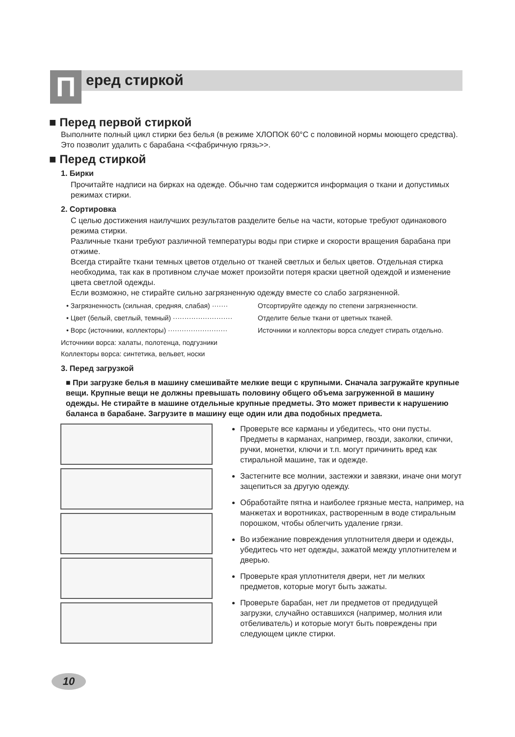П еред стиркой
■ Перед первой стиркой
Выполните полный цикл стирки без белья (в режиме ХЛОПОК 60°С с половиной нормы моющего средства). Это позволит удалить с барабана <<фабричную грязь>>.
■ Перед стиркой
1. Бирки
Прочитайте надписи на бирках на одежде. Обычно там содержится информация о ткани и допустимых режимах стирки.
2. Сортировка
С целью достижения наилучших результатов разделите белье на части, которые требуют одинакового режима стирки.
Различные ткани требуют различной температуры воды при стирке и скорости вращения барабана при отжиме.
Всегда стирайте ткани темных цветов отдельно от тканей светлых и белых цветов. Отдельная стирка необходима, так как в противном случае может произойти потеря краски цветной одеждой и изменение цвета светлой одежды.
Если возможно, не стирайте сильно загрязненную одежду вместе со слабо загрязненной.
• Загрязненность (сильная, средняя, слабая) ······· Отсортируйте одежду по степени загрязненности.
• Цвет (белый, светлый, темный) ·························· Отделите белые ткани от цветных тканей.
• Ворс (источники, коллекторы) ·························· Источники и коллекторы ворса следует стирать отдельно.
Источники ворса: халаты, полотенца, подгузники
Коллекторы ворса: синтетика, вельвет, носки
3. Перед загрузкой
■ При загрузке белья в машину смешивайте мелкие вещи с крупными. Сначала загружайте крупные вещи. Крупные вещи не должны превышать половину общего объема загруженной в машину одежды. Не стирайте в машине отдельные крупные предметы. Это может привести к нарушению баланса в барабане. Загрузите в машину еще один или два подобных предмета.
Проверьте все карманы и убедитесь, что они пусты. Предметы в карманах, например, гвозди, заколки, спички, ручки, монетки, ключи и т.п. могут причинить вред как стиральной машине, так и одежде.
Застегните все молнии, застежки и завязки, иначе они могут зацепиться за другую одежду.
Обработайте пятна и наиболее грязные места, например, на манжетах и воротниках, растворенным в воде стиральным порошком, чтобы облегчить удаление грязи.
Во избежание повреждения уплотнителя двери и одежды, убедитесь что нет одежды, зажатой между уплотнителем и дверью.
Проверьте края уплотнителя двери, нет ли мелких предметов, которые могут быть зажаты.
Проверьте барабан, нет ли предметов от предидущей загрузки, случайно оставшихся (например, молния или отбеливатель) и которые могут быть повреждены при следующем цикле стирки.
10